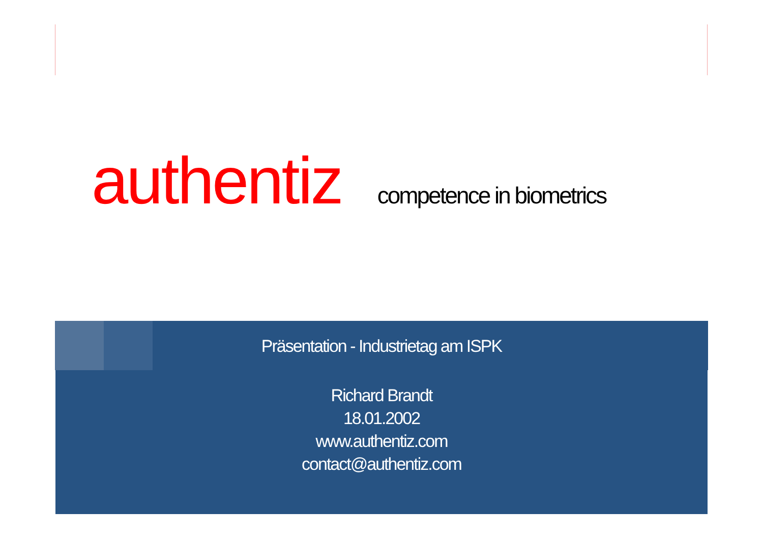authentiz competence in biometrics
Präsentation - Industrietag am ISPK
Richard Brandt
18.01.2002
www.authentiz.com
contact@authentiz.com